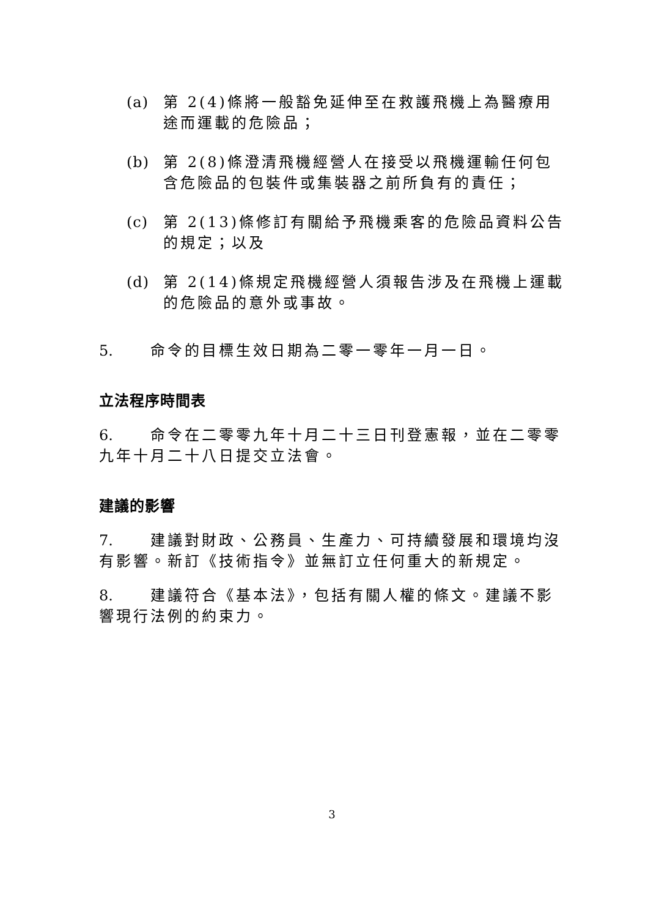(a) 第 2(4)條將一般豁免延伸至在救護飛機上為醫療用途而運載的危險品；
(b) 第 2(8)條澄清飛機經營人在接受以飛機運輸任何包含危險品的包裝件或集裝器之前所負有的責任；
(c) 第 2(13)條修訂有關給予飛機乘客的危險品資料公告的規定；以及
(d) 第 2(14)條規定飛機經營人須報告涉及在飛機上運載的危險品的意外或事故。
5. 命令的目標生效日期為二零一零年一月一日。
立法程序時間表
6. 命令在二零零九年十月二十三日刊登憲報，並在二零零九年十月二十八日提交立法會。
建議的影響
7. 建議對財政、公務員、生產力、可持續發展和環境均沒有影響。新訂《技術指令》並無訂立任何重大的新規定。
8. 建議符合《基本法》，包括有關人權的條文。建議不影響現行法例的約束力。
3